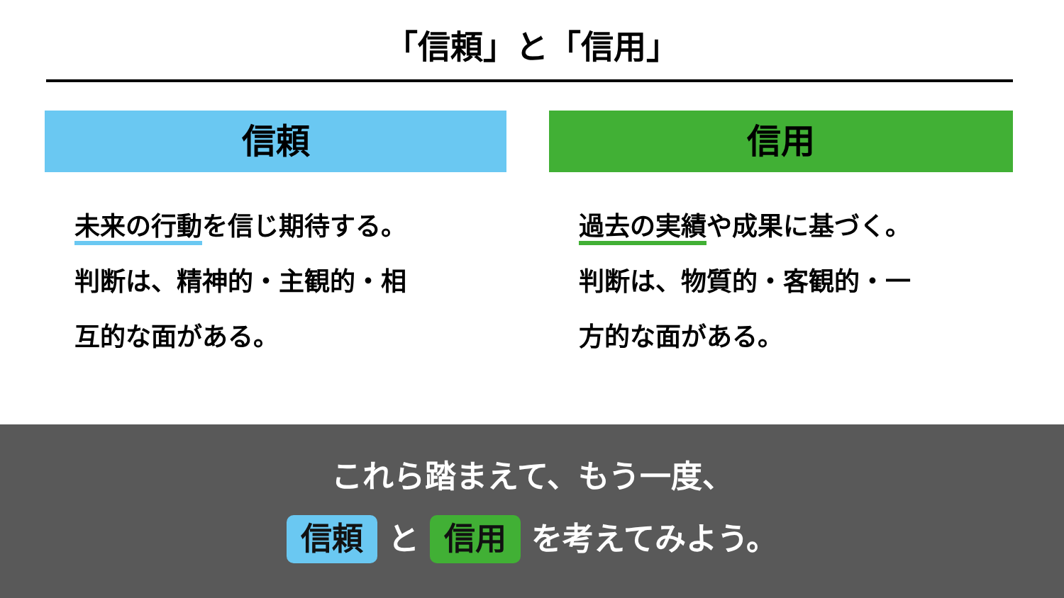「信頼」と「信用」
信頼
未来の行動を信じ期待する。
判断は、精神的・主観的・相
互的な面がある。
信用
過去の実績や成果に基づく。
判断は、物質的・客観的・一
方的な面がある。
これら踏まえて、もう一度、
信頼 と 信用 を考えてみよう。